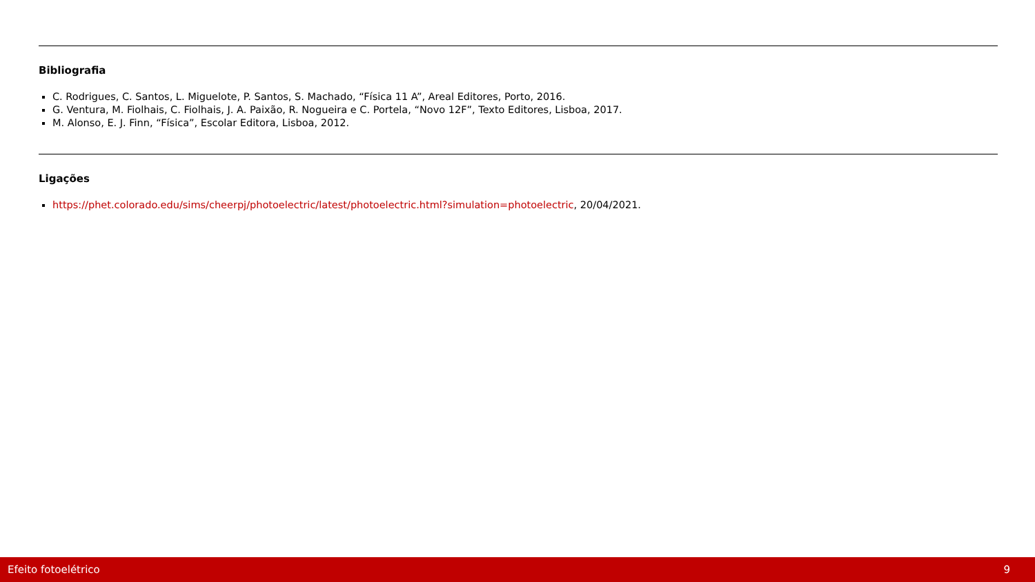Bibliografia
C. Rodrigues, C. Santos, L. Miguelote, P. Santos, S. Machado, “Física 11 A”, Areal Editores, Porto, 2016.
G. Ventura, M. Fiolhais, C. Fiolhais, J. A. Paixão, R. Nogueira e C. Portela, “Novo 12F”, Texto Editores, Lisboa, 2017.
M. Alonso, E. J. Finn, “Física”, Escolar Editora, Lisboa, 2012.
Ligações
https://phet.colorado.edu/sims/cheerpj/photoelectric/latest/photoelectric.html?simulation=photoelectric, 20/04/2021.
Efeito fotoelétrico 9